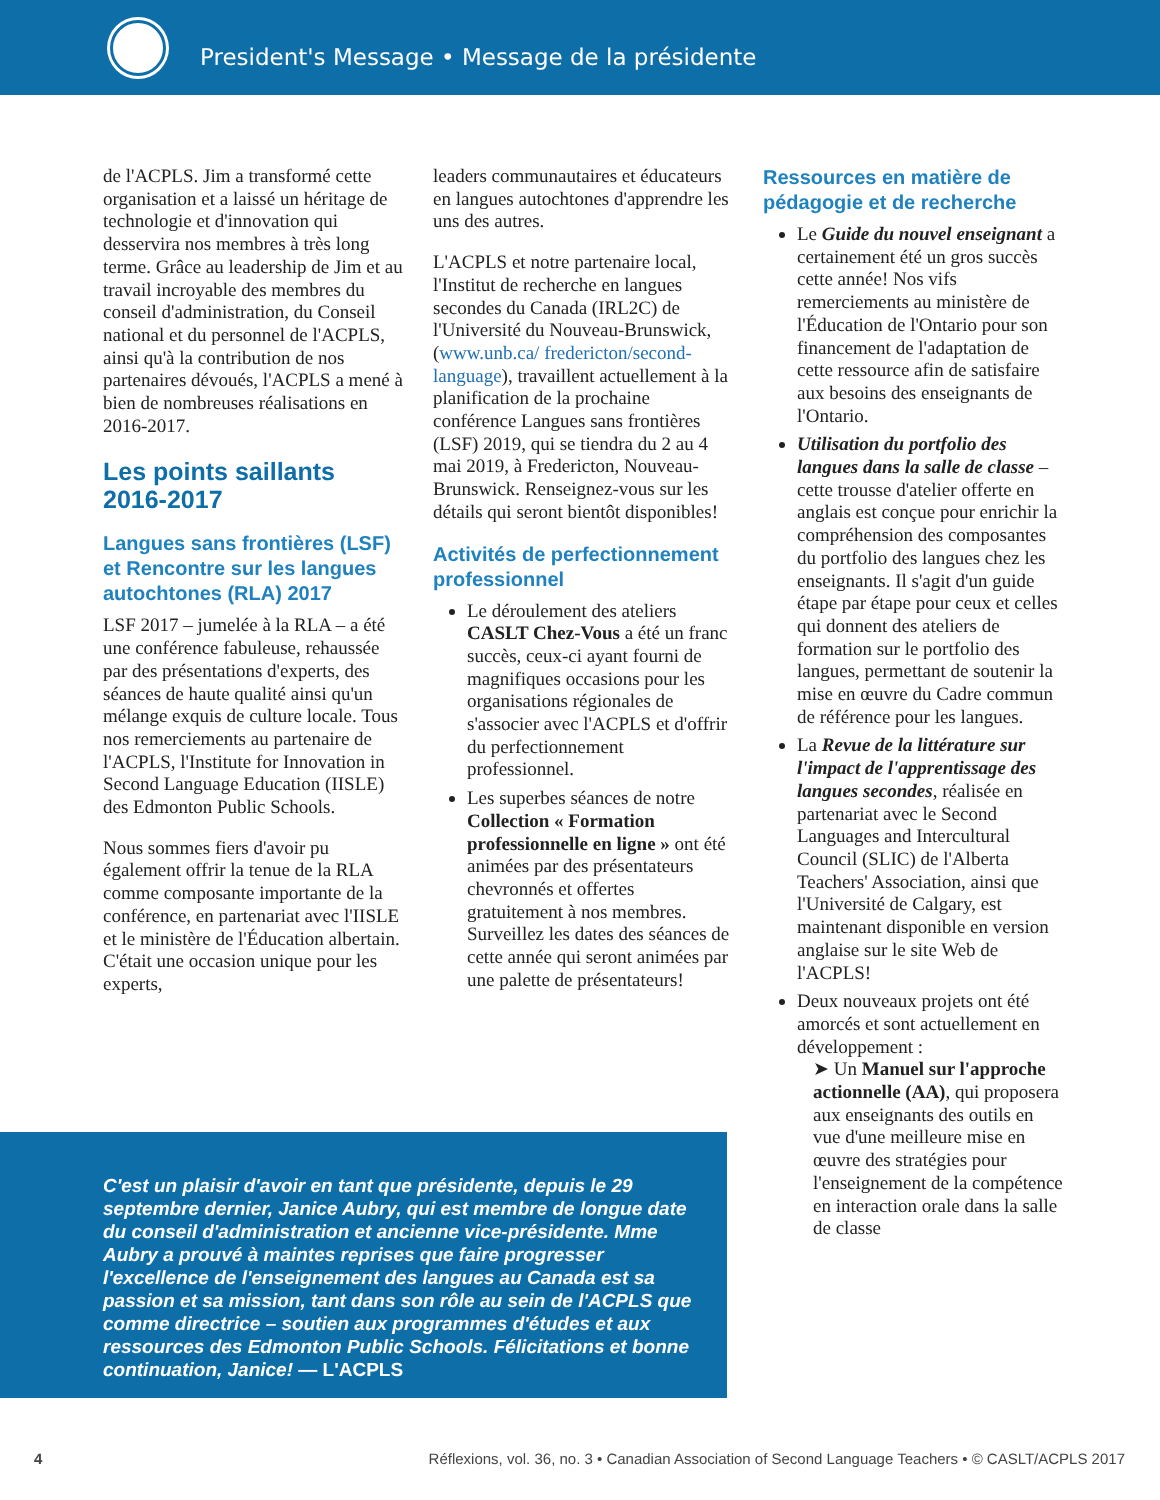President's Message • Message de la présidente
de l'ACPLS. Jim a transformé cette organisation et a laissé un héritage de technologie et d'innovation qui desservira nos membres à très long terme. Grâce au leadership de Jim et au travail incroyable des membres du conseil d'administration, du Conseil national et du personnel de l'ACPLS, ainsi qu'à la contribution de nos partenaires dévoués, l'ACPLS a mené à bien de nombreuses réalisations en 2016-2017.
Les points saillants 2016-2017
Langues sans frontières (LSF) et Rencontre sur les langues autochtones (RLA) 2017
LSF 2017 – jumelée à la RLA – a été une conférence fabuleuse, rehaussée par des présentations d'experts, des séances de haute qualité ainsi qu'un mélange exquis de culture locale. Tous nos remerciements au partenaire de l'ACPLS, l'Institute for Innovation in Second Language Education (IISLE) des Edmonton Public Schools.
Nous sommes fiers d'avoir pu également offrir la tenue de la RLA comme composante importante de la conférence, en partenariat avec l'IISLE et le ministère de l'Éducation albertain. C'était une occasion unique pour les experts,
leaders communautaires et éducateurs en langues autochtones d'apprendre les uns des autres.
L'ACPLS et notre partenaire local, l'Institut de recherche en langues secondes du Canada (IRL2C) de l'Université du Nouveau-Brunswick, (www.unb.ca/ fredericton/second-language), travaillent actuellement à la planification de la prochaine conférence Langues sans frontières (LSF) 2019, qui se tiendra du 2 au 4 mai 2019, à Fredericton, Nouveau-Brunswick. Renseignez-vous sur les détails qui seront bientôt disponibles!
Activités de perfectionnement professionnel
Le déroulement des ateliers CASLT Chez-Vous a été un franc succès, ceux-ci ayant fourni de magnifiques occasions pour les organisations régionales de s'associer avec l'ACPLS et d'offrir du perfectionnement professionnel.
Les superbes séances de notre Collection « Formation professionnelle en ligne » ont été animées par des présentateurs chevronnés et offertes gratuitement à nos membres. Surveillez les dates des séances de cette année qui seront animées par une palette de présentateurs!
Ressources en matière de pédagogie et de recherche
Le Guide du nouvel enseignant a certainement été un gros succès cette année! Nos vifs remerciements au ministère de l'Éducation de l'Ontario pour son financement de l'adaptation de cette ressource afin de satisfaire aux besoins des enseignants de l'Ontario.
Utilisation du portfolio des langues dans la salle de classe – cette trousse d'atelier offerte en anglais est conçue pour enrichir la compréhension des composantes du portfolio des langues chez les enseignants. Il s'agit d'un guide étape par étape pour ceux et celles qui donnent des ateliers de formation sur le portfolio des langues, permettant de soutenir la mise en œuvre du Cadre commun de référence pour les langues.
La Revue de la littérature sur l'impact de l'apprentissage des langues secondes, réalisée en partenariat avec le Second Languages and Intercultural Council (SLIC) de l'Alberta Teachers' Association, ainsi que l'Université de Calgary, est maintenant disponible en version anglaise sur le site Web de l'ACPLS!
Deux nouveaux projets ont été amorcés et sont actuellement en développement :
➤ Un Manuel sur l'approche actionnelle (AA), qui proposera aux enseignants des outils en vue d'une meilleure mise en œuvre des stratégies pour l'enseignement de la compétence en interaction orale dans la salle de classe
C'est un plaisir d'avoir en tant que présidente, depuis le 29 septembre dernier, Janice Aubry, qui est membre de longue date du conseil d'administration et ancienne vice-présidente. Mme Aubry a prouvé à maintes reprises que faire progresser l'excellence de l'enseignement des langues au Canada est sa passion et sa mission, tant dans son rôle au sein de l'ACPLS que comme directrice – soutien aux programmes d'études et aux ressources des Edmonton Public Schools. Félicitations et bonne continuation, Janice! — L'ACPLS
4 Réflexions, vol. 36, no. 3 • Canadian Association of Second Language Teachers • © CASLT/ACPLS 2017